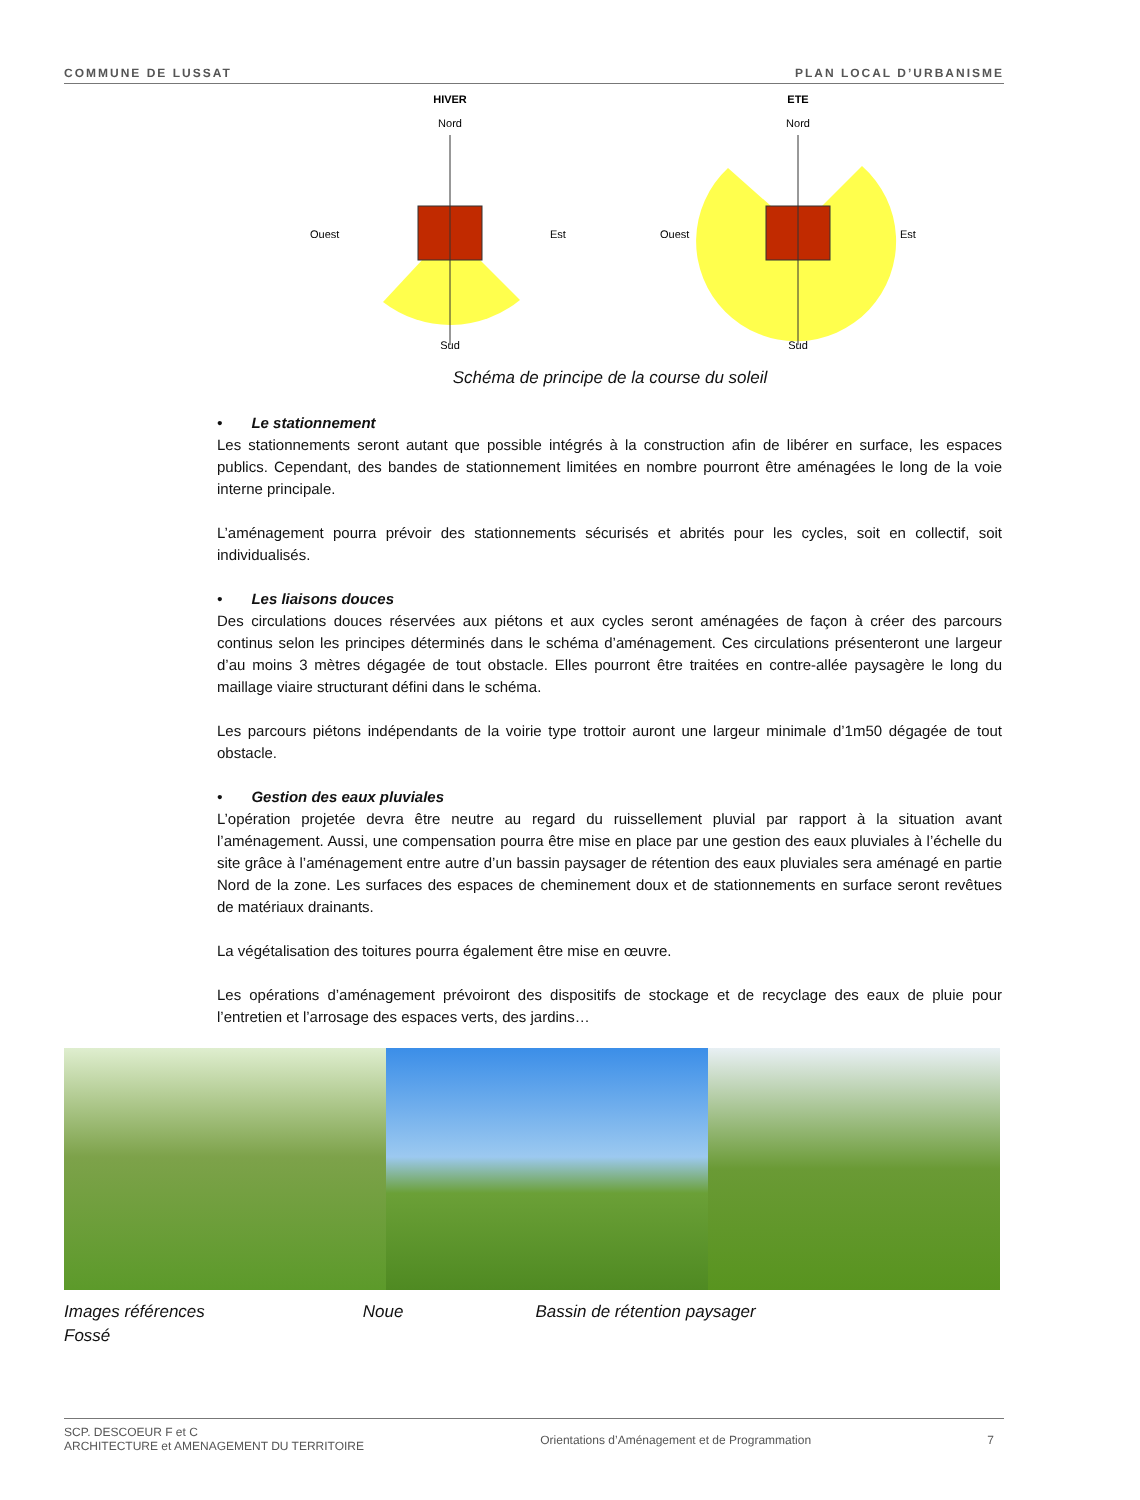COMMUNE DE LUSSAT PLAN LOCAL D’URBANISME
HIVER
Nord
Ouest
Est
Sud
ETE
Nord
Ouest
Est
Sud
Schéma de principe de la course du soleil
• Le stationnement
Les stationnements seront autant que possible intégrés à la construction afin de libérer en surface, les espaces publics. Cependant, des bandes de stationnement limitées en nombre pourront être aménagées le long de la voie interne principale.
L’aménagement pourra prévoir des stationnements sécurisés et abrités pour les cycles, soit en collectif, soit individualisés.
• Les liaisons douces
Des circulations douces réservées aux piétons et aux cycles seront aménagées de façon à créer des parcours continus selon les principes déterminés dans le schéma d’aménagement. Ces circulations présenteront une largeur d’au moins 3 mètres dégagée de tout obstacle. Elles pourront être traitées en contre-allée paysagère le long du maillage viaire structurant défini dans le schéma.
Les parcours piétons indépendants de la voirie type trottoir auront une largeur minimale d’1m50 dégagée de tout obstacle.
• Gestion des eaux pluviales
L’opération projetée devra être neutre au regard du ruissellement pluvial par rapport à la situation avant l’aménagement. Aussi, une compensation pourra être mise en place par une gestion des eaux pluviales à l’échelle du site grâce à l’aménagement entre autre d’un bassin paysager de rétention des eaux pluviales sera aménagé en partie Nord de la zone. Les surfaces des espaces de cheminement doux et de stationnements en surface seront revêtues de matériaux drainants.
La végétalisation des toitures pourra également être mise en œuvre.
Les opérations d’aménagement prévoiront des dispositifs de stockage et de recyclage des eaux de pluie pour l’entretien et l’arrosage des espaces verts, des jardins…
Images références Noue Bassin de rétention paysager
Fossé
SCP. DESCOEUR F et C
ARCHITECTURE et AMENAGEMENT DU TERRITOIRE Orientations d’Aménagement et de Programmation 7